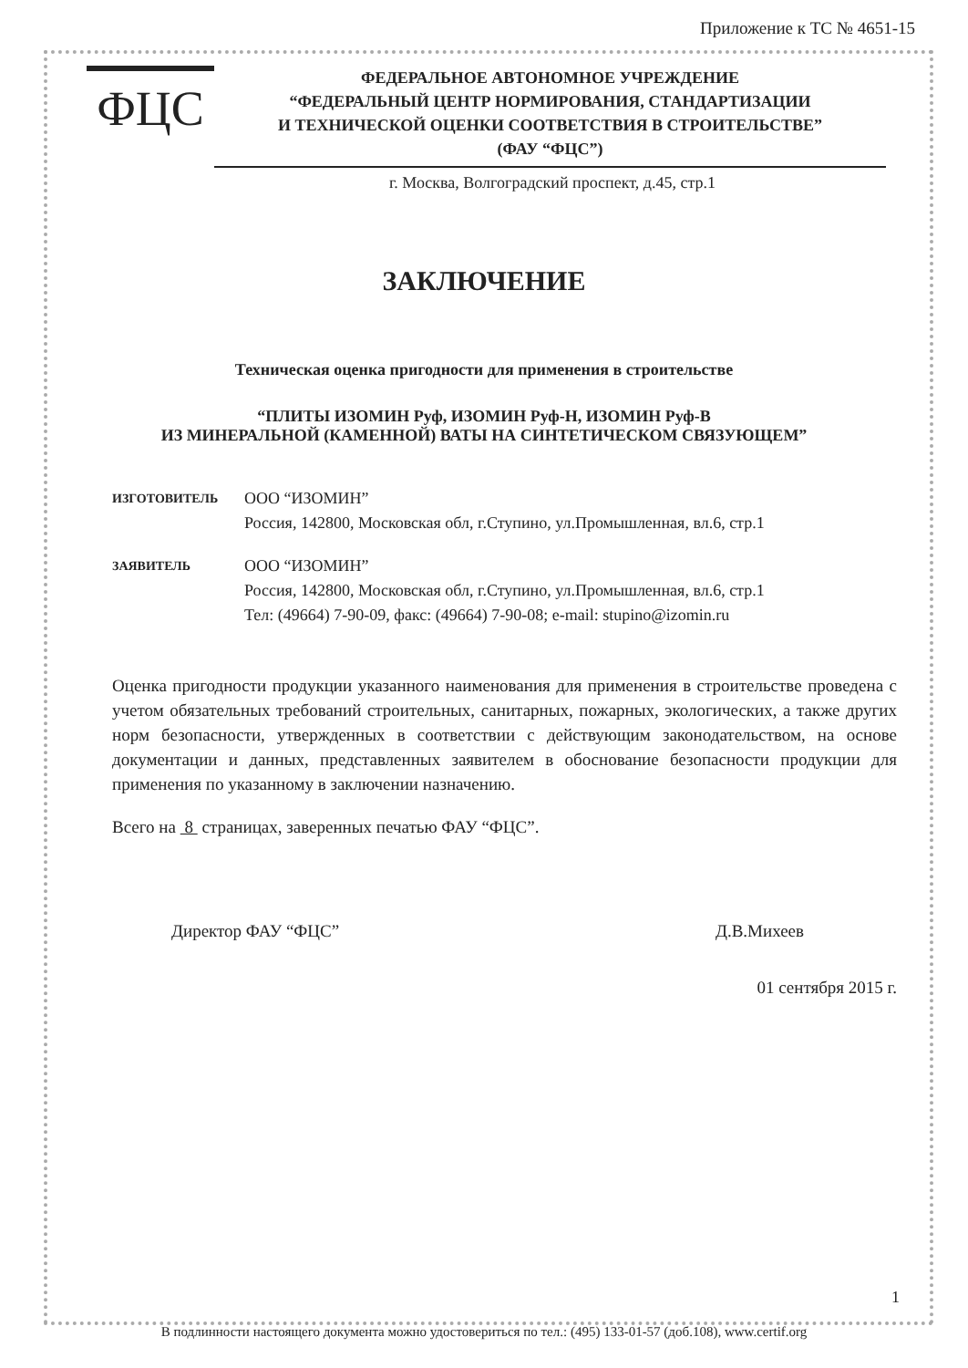Приложение к ТС № 4651-15
ФЦС
ФЕДЕРАЛЬНОЕ АВТОНОМНОЕ УЧРЕЖДЕНИЕ
“ФЕДЕРАЛЬНЫЙ ЦЕНТР НОРМИРОВАНИЯ, СТАНДАРТИЗАЦИИ
И ТЕХНИЧЕСКОЙ ОЦЕНКИ СООТВЕТСТВИЯ В СТРОИТЕЛЬСТВЕ”
(ФАУ “ФЦС”)
г. Москва, Волгоградский проспект, д.45, стр.1
ЗАКЛЮЧЕНИЕ
Техническая оценка пригодности для применения в строительстве
“ПЛИТЫ ИЗОМИН Руф, ИЗОМИН Руф-Н, ИЗОМИН Руф-В
ИЗ МИНЕРАЛЬНОЙ (КАМЕННОЙ) ВАТЫ НА СИНТЕТИЧЕСКОМ СВЯЗУЮЩЕМ”
ИЗГОТОВИТЕЛЬ
ООО “ИЗОМИН”
Россия, 142800, Московская обл, г.Ступино, ул.Промышленная, вл.6, стр.1
ЗАЯВИТЕЛЬ
ООО “ИЗОМИН”
Россия, 142800, Московская обл, г.Ступино, ул.Промышленная, вл.6, стр.1
Тел: (49664) 7-90-09, факс: (49664) 7-90-08; e-mail: stupino@izomin.ru
Оценка пригодности продукции указанного наименования для применения в строительстве проведена с учетом обязательных требований строительных, санитарных, пожарных, экологических, а также других норм безопасности, утвержденных в соответствии с действующим законодательством, на основе документации и данных, представленных заявителем в обоснование безопасности продукции для применения по указанному в заключении назначению.
Всего на 8 страницах, заверенных печатью ФАУ “ФЦС”.
Директор ФАУ “ФЦС” Д.В.Михеев
01 сентября 2015 г.
1
В подлинности настоящего документа можно удостовериться по тел.: (495) 133-01-57 (доб.108), www.certif.org